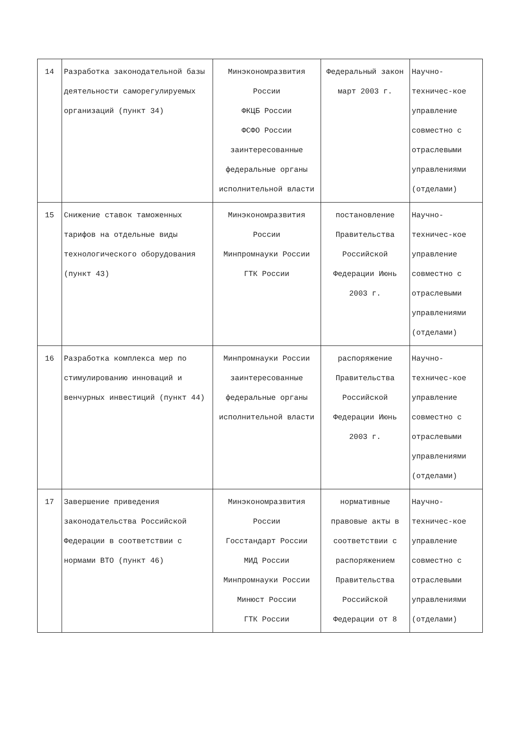| 14 | Разработка законодательной базы деятельности саморегулируемых организаций (пункт 34) | Минэкономразвития России ФКЦБ России ФСФО России заинтересованные федеральные органы исполнительной власти | Федеральный закон март 2003 г. | Научно-техничес-кое управление совместно с отраслевыми управлениями (отделами) |
| 15 | Снижение ставок таможенных тарифов на отдельные виды технологического оборудования (пункт 43) | Минэкономразвития России Минпромнауки России ГТК России | постановление Правительства Российской Федерации Июнь 2003 г. | Научно-техничес-кое управление совместно с отраслевыми управлениями (отделами) |
| 16 | Разработка комплекса мер по стимулированию инноваций и венчурных инвестиций (пункт 44) | Минпромнауки России заинтересованные федеральные органы исполнительной власти | распоряжение Правительства Российской Федерации Июнь 2003 г. | Научно-техничес-кое управление совместно с отраслевыми управлениями (отделами) |
| 17 | Завершение приведения законодательства Российской Федерации в соответствии с нормами ВТО (пункт 46) | Минэкономразвития России Госстандарт России МИД России Минпромнауки России Минюст России ГТК России | нормативные правовые акты в соответствии с распоряжением Правительства Российской Федерации от 8 | Научно-техничес-кое управление совместно с отраслевыми управлениями (отделами) |